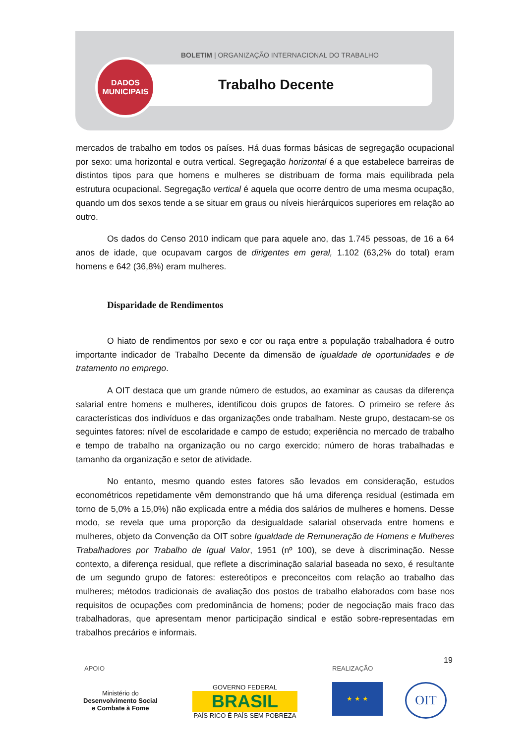BOLETIM | ORGANIZAÇÃO INTERNACIONAL DO TRABALHO
DADOS
MUNICIPAIS
Trabalho Decente
mercados de trabalho em todos os países. Há duas formas básicas de segregação ocupacional por sexo: uma horizontal e outra vertical. Segregação horizontal é a que estabelece barreiras de distintos tipos para que homens e mulheres se distribuam de forma mais equilibrada pela estrutura ocupacional. Segregação vertical é aquela que ocorre dentro de uma mesma ocupação, quando um dos sexos tende a se situar em graus ou níveis hierárquicos superiores em relação ao outro.
Os dados do Censo 2010 indicam que para aquele ano, das 1.745 pessoas, de 16 a 64 anos de idade, que ocupavam cargos de dirigentes em geral, 1.102 (63,2% do total) eram homens e 642 (36,8%) eram mulheres.
Disparidade de Rendimentos
O hiato de rendimentos por sexo e cor ou raça entre a população trabalhadora é outro importante indicador de Trabalho Decente da dimensão de igualdade de oportunidades e de tratamento no emprego.
A OIT destaca que um grande número de estudos, ao examinar as causas da diferença salarial entre homens e mulheres, identificou dois grupos de fatores. O primeiro se refere às características dos indivíduos e das organizações onde trabalham. Neste grupo, destacam-se os seguintes fatores: nível de escolaridade e campo de estudo; experiência no mercado de trabalho e tempo de trabalho na organização ou no cargo exercido; número de horas trabalhadas e tamanho da organização e setor de atividade.
No entanto, mesmo quando estes fatores são levados em consideração, estudos econométricos repetidamente vêm demonstrando que há uma diferença residual (estimada em torno de 5,0% a 15,0%) não explicada entre a média dos salários de mulheres e homens. Desse modo, se revela que uma proporção da desigualdade salarial observada entre homens e mulheres, objeto da Convenção da OIT sobre Igualdade de Remuneração de Homens e Mulheres Trabalhadores por Trabalho de Igual Valor, 1951 (nº 100), se deve à discriminação. Nesse contexto, a diferença residual, que reflete a discriminação salarial baseada no sexo, é resultante de um segundo grupo de fatores: estereótipos e preconceitos com relação ao trabalho das mulheres; métodos tradicionais de avaliação dos postos de trabalho elaborados com base nos requisitos de ocupações com predominância de homens; poder de negociação mais fraco das trabalhadoras, que apresentam menor participação sindical e estão sobre-representadas em trabalhos precários e informais.
19
APOIO REALIZAÇÃO
Ministério do
Desenvolvimento Social
e Combate à Fome
GOVERNO FEDERAL
BRASIL
PAÍS RICO É PAÍS SEM POBREZA
★ ★ ★ OIT